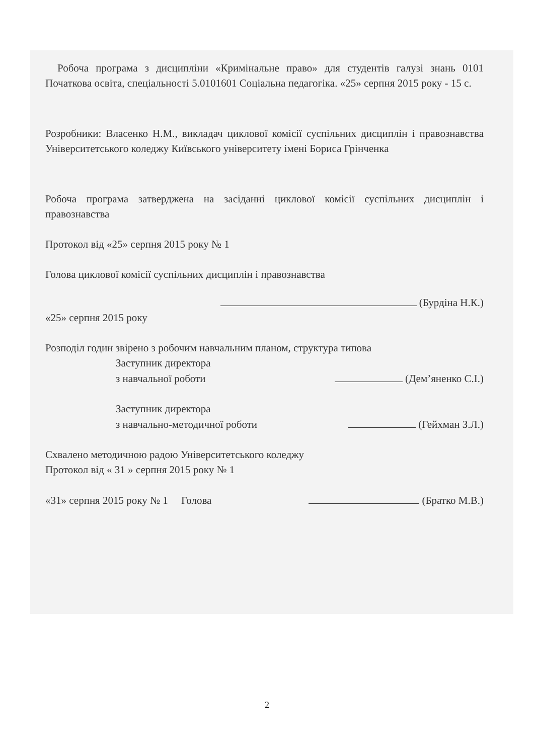Робоча програма з дисципліни «Кримінальне право» для студентів галузі знань 0101 Початкова освіта, спеціальності 5.0101601 Соціальна педагогіка. «25» серпня 2015 року - 15 с.
Розробники: Власенко Н.М., викладач циклової комісії суспільних дисциплін і правознавства Університетського коледжу Київського університету імені Бориса Грінченка
Робоча програма затверджена на засіданні циклової комісії суспільних дисциплін і правознавства
Протокол від «25» серпня 2015 року № 1
Голова циклової комісії суспільних дисциплін і правознавства
(Бурдіна Н.К.)
«25» серпня 2015 року
Розподіл годин звірено з робочим навчальним планом, структура типова
Заступник директора
з навчальної роботи (Дем’яненко С.І.)
Заступник директора
з навчально-методичної роботи (Гейхман З.Л.)
Схвалено методичною радою Університетського коледжу
Протокол від « 31 » серпня 2015 року № 1
«31» серпня 2015 року № 1 Голова (Братко М.В.)
2